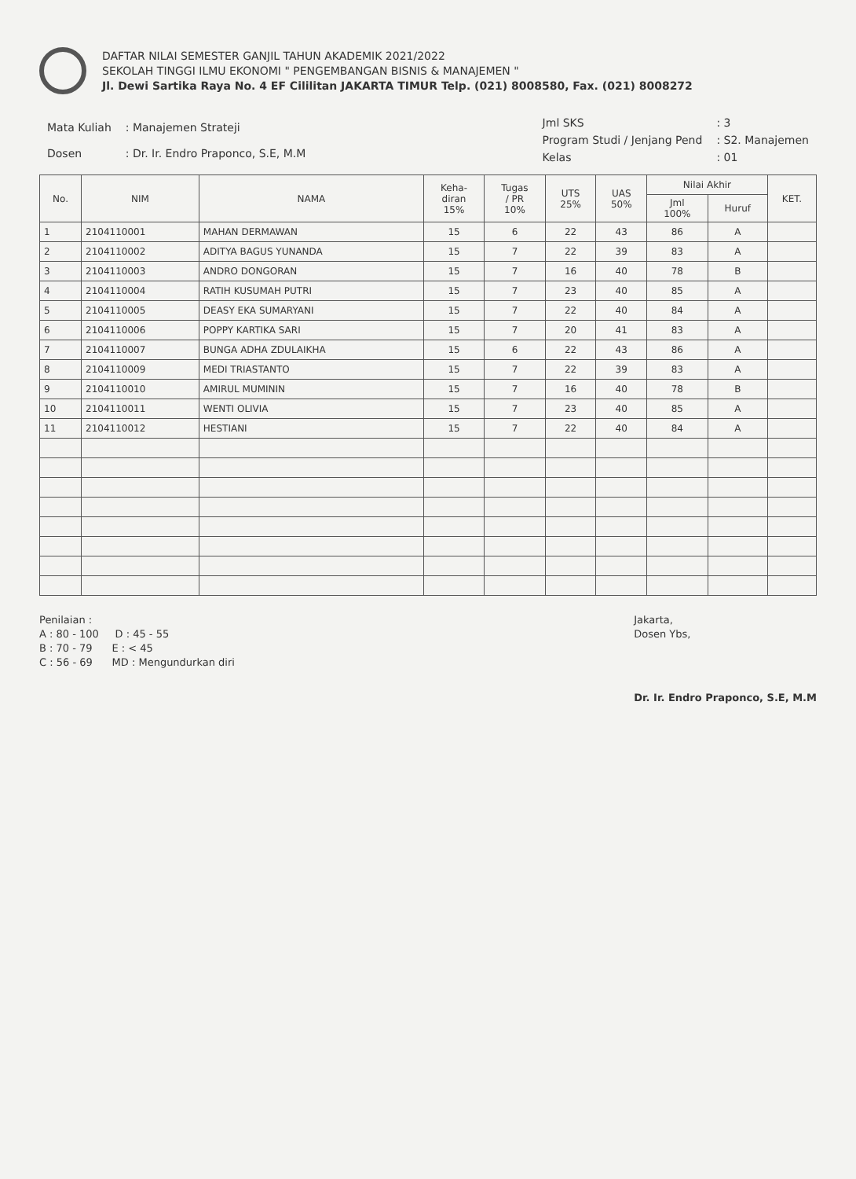DAFTAR NILAI SEMESTER GANJIL TAHUN AKADEMIK 2021/2022
SEKOLAH TINGGI ILMU EKONOMI " PENGEMBANGAN BISNIS & MANAJEMEN "
Jl. Dewi Sartika Raya No. 4 EF Cililitan JAKARTA TIMUR Telp. (021) 8008580, Fax. (021) 8008272
| Mata Kuliah | : Manajemen Strateji |
| Dosen | : Dr. Ir. Endro Praponco, S.E, M.M |
| Jml SKS | : 3 |
| Program Studi / Jenjang Pend | : S2. Manajemen |
| Kelas | : 01 |
| No. | NIM | NAMA | Keha- diran 15% | Tugas / PR 10% | UTS 25% | UAS 50% | Nilai Akhir | | KET. |
| --- | --- | --- | --- | --- | --- | --- | --- | --- | --- |
| | | | | | | | Jml 100% | Huruf | |
| 1 | 2104110001 | MAHAN DERMAWAN | 15 | 6 | 22 | 43 | 86 | A | |
| 2 | 2104110002 | ADITYA BAGUS YUNANDA | 15 | 7 | 22 | 39 | 83 | A | |
| 3 | 2104110003 | ANDRO DONGORAN | 15 | 7 | 16 | 40 | 78 | B | |
| 4 | 2104110004 | RATIH KUSUMAH PUTRI | 15 | 7 | 23 | 40 | 85 | A | |
| 5 | 2104110005 | DEASY EKA SUMARYANI | 15 | 7 | 22 | 40 | 84 | A | |
| 6 | 2104110006 | POPPY KARTIKA SARI | 15 | 7 | 20 | 41 | 83 | A | |
| 7 | 2104110007 | BUNGA ADHA ZDULAIKHA | 15 | 6 | 22 | 43 | 86 | A | |
| 8 | 2104110009 | MEDI TRIASTANTO | 15 | 7 | 22 | 39 | 83 | A | |
| 9 | 2104110010 | AMIRUL MUMININ | 15 | 7 | 16 | 40 | 78 | B | |
| 10 | 2104110011 | WENTI OLIVIA | 15 | 7 | 23 | 40 | 85 | A | |
| 11 | 2104110012 | HESTIANI | 15 | 7 | 22 | 40 | 84 | A | |
Penilaian :
A : 80 - 100 D : 45 - 55
B : 70 - 79 E : < 45
C : 56 - 69 MD : Mengundurkan diri
Jakarta,
Dosen Ybs,
Dr. Ir. Endro Praponco, S.E, M.M